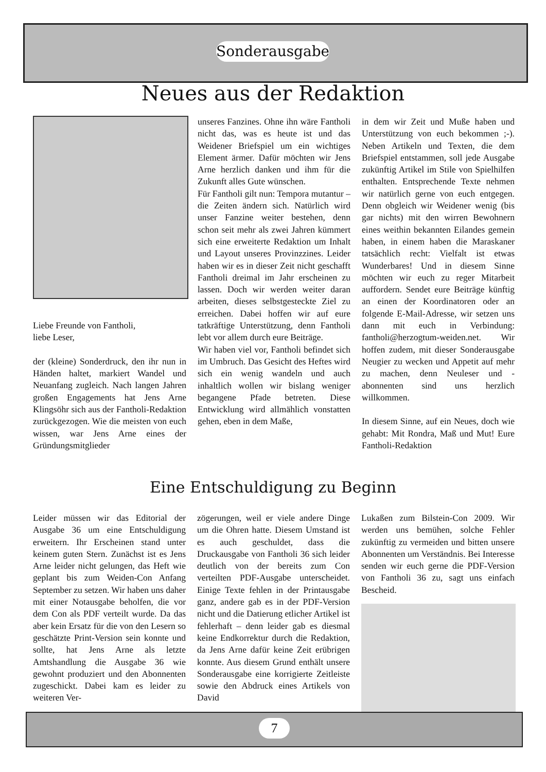Sonderausgabe
Neues aus der Redaktion
Liebe Freunde von Fantholi,
liebe Leser,
der (kleine) Sonderdruck, den ihr nun in Händen haltet, markiert Wandel und Neuanfang zugleich. Nach langen Jahren großen Engagements hat Jens Arne Klingsöhr sich aus der Fantholi-Redaktion zurückgezogen. Wie die meisten von euch wissen, war Jens Arne eines der Gründungsmitglieder
unseres Fanzines. Ohne ihn wäre Fantholi nicht das, was es heute ist und das Weidener Briefspiel um ein wichtiges Element ärmer. Dafür möchten wir Jens Arne herzlich danken und ihm für die Zukunft alles Gute wünschen.
Für Fantholi gilt nun: Tempora mutantur – die Zeiten ändern sich. Natürlich wird unser Fanzine weiter bestehen, denn schon seit mehr als zwei Jahren kümmert sich eine erweiterte Redaktion um Inhalt und Layout unseres Provinzzines. Leider haben wir es in dieser Zeit nicht geschafft Fantholi dreimal im Jahr erscheinen zu lassen. Doch wir werden weiter daran arbeiten, dieses selbstgesteckte Ziel zu erreichen. Dabei hoffen wir auf eure tatkräftige Unterstützung, denn Fantholi lebt vor allem durch eure Beiträge.
Wir haben viel vor, Fantholi befindet sich im Umbruch. Das Gesicht des Heftes wird sich ein wenig wandeln und auch inhaltlich wollen wir bislang weniger begangene Pfade betreten. Diese Entwicklung wird allmählich vonstatten gehen, eben in dem Maße,
in dem wir Zeit und Muße haben und Unterstützung von euch bekommen ;-). Neben Artikeln und Texten, die dem Briefspiel entstammen, soll jede Ausgabe zukünftig Artikel im Stile von Spielhilfen enthalten. Entsprechende Texte nehmen wir natürlich gerne von euch entgegen. Denn obgleich wir Weidener wenig (bis gar nichts) mit den wirren Bewohnern eines weithin bekannten Eilandes gemein haben, in einem haben die Maraskaner tatsächlich recht: Vielfalt ist etwas Wunderbares! Und in diesem Sinne möchten wir euch zu reger Mitarbeit auffordern. Sendet eure Beiträge künftig an einen der Koordinatoren oder an folgende E-Mail-Adresse, wir setzen uns dann mit euch in Verbindung: fantholi@herzogtum-weiden.net. Wir hoffen zudem, mit dieser Sonderausgabe Neugier zu wecken und Appetit auf mehr zu machen, denn Neuleser und -abonnenten sind uns herzlich willkommen.
In diesem Sinne, auf ein Neues, doch wie gehabt: Mit Rondra, Maß und Mut! Eure Fantholi-Redaktion
Eine Entschuldigung zu Beginn
Leider müssen wir das Editorial der Ausgabe 36 um eine Entschuldigung erweitern. Ihr Erscheinen stand unter keinem guten Stern. Zunächst ist es Jens Arne leider nicht gelungen, das Heft wie geplant bis zum Weiden-Con Anfang September zu setzen. Wir haben uns daher mit einer Notausgabe beholfen, die vor dem Con als PDF verteilt wurde. Da das aber kein Ersatz für die von den Lesern so geschätzte Print-Version sein konnte und sollte, hat Jens Arne als letzte Amtshandlung die Ausgabe 36 wie gewohnt produziert und den Abonnenten zugeschickt. Dabei kam es leider zu weiteren Ver-
zögerungen, weil er viele andere Dinge um die Ohren hatte. Diesem Umstand ist es auch geschuldet, dass die Druckausgabe von Fantholi 36 sich leider deutlich von der bereits zum Con verteilten PDF-Ausgabe unterscheidet. Einige Texte fehlen in der Printausgabe ganz, andere gab es in der PDF-Version nicht und die Datierung etlicher Artikel ist fehlerhaft – denn leider gab es diesmal keine Endkorrektur durch die Redaktion, da Jens Arne dafür keine Zeit erübrigen konnte. Aus diesem Grund enthält unsere Sonderausgabe eine korrigierte Zeitleiste sowie den Abdruck eines Artikels von David
Lukaßen zum Bilstein-Con 2009. Wir werden uns bemühen, solche Fehler zukünftig zu vermeiden und bitten unsere Abonnenten um Verständnis. Bei Interesse senden wir euch gerne die PDF-Version von Fantholi 36 zu, sagt uns einfach Bescheid.
7